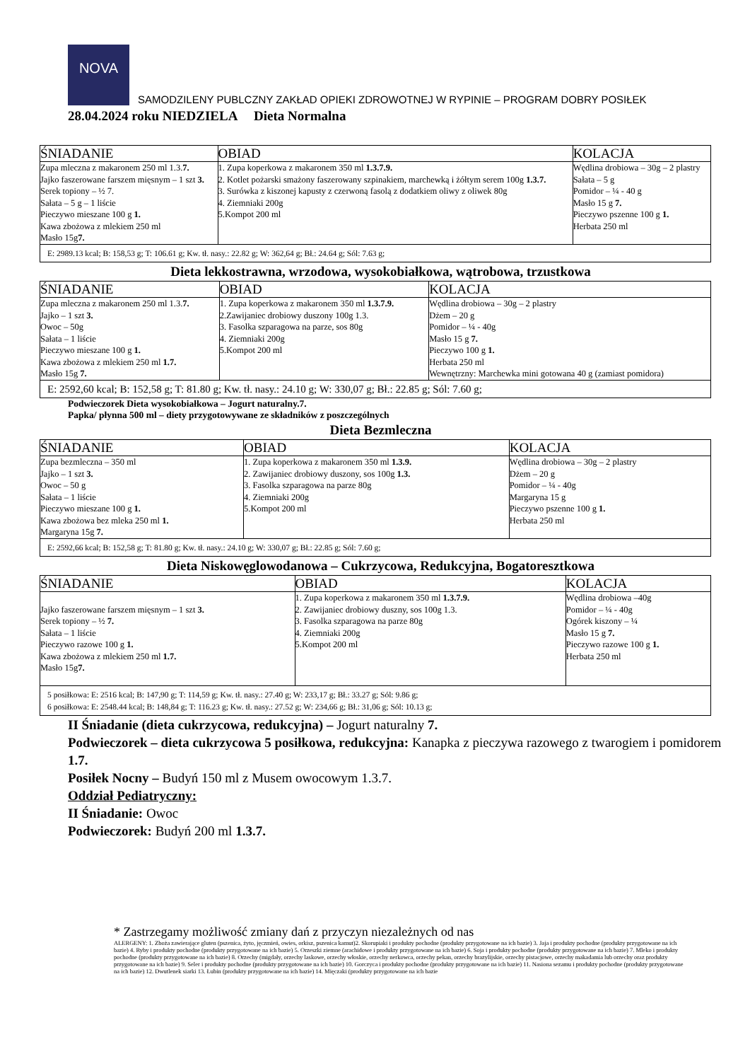NOVA
SAMODZILENY PUBLCZNY ZAKŁAD OPIEKI ZDROWOTNEJ W RYPINIE – PROGRAM DOBRY POSIŁEK
28.04.2024 roku NIEDZIELA Dieta Normalna
| ŚNIADANIE | OBIAD | KOLACJA |
| Zupa mleczna z makaronem 250 ml 1.3. 7. Jajko faszerowane farszem mięsnym – 1 szt 3. Serek topiony – ½ 7. Sałata – 5 g – 1 liście Pieczywo mieszane 100 g 1. Kawa zbożowa z mlekiem 250 ml Masło 15g 7. | 1. Zupa koperkowa z makaronem 350 ml 1.3.7.9. 2. Kotlet pożarski smażony faszerowany szpinakiem, marchewką i żółtym serem 100g 1.3.7. 3. Surówka z kiszonej kapusty z czerwoną fasolą z dodatkiem oliwy z oliwek 80g 4. Ziemniaki 200g 5.Kompot 200 ml | Wędlina drobiowa – 30g – 2 plastry Sałata – 5 g Pomidor – ¼ - 40 g Masło 15 g 7. Pieczywo pszenne 100 g 1. Herbata 250 ml |
| E: 2989.13 kcal; B: 158,53 g; T: 106.61 g; Kw. tł. nasy.: 22.82 g; W: 362,64 g; Bł.: 24.64 g; Sól: 7.63 g; | | |
Dieta lekkostrawna, wrzodowa, wysokobiałkowa, wątrobowa, trzustkowa
| ŚNIADANIE | OBIAD | KOLACJA |
| Zupa mleczna z makaronem 250 ml 1.3. 7. Jajko – 1 szt 3. Owoc – 50g Sałata – 1 liście Pieczywo mieszane 100 g 1. Kawa zbożowa z mlekiem 250 ml 1.7. Masło 15g 7. | 1. Zupa koperkowa z makaronem 350 ml 1.3.7.9. 2.Zawijaniec drobiowy duszony 100g 1.3. 3. Fasolka szparagowa na parze, sos 80g 4. Ziemniaki 200g 5.Kompot 200 ml | Wędlina drobiowa – 30g – 2 plastry Dżem – 20 g Pomidor – ¼ - 40g Masło 15 g 7. Pieczywo 100 g 1. Herbata 250 ml Wewnętrzny: Marchewka mini gotowana 40 g (zamiast pomidora) |
| E: 2592,60 kcal; B: 152,58 g; T: 81.80 g; Kw. tł. nasy.: 24.10 g; W: 330,07 g; Bł.: 22.85 g; Sól: 7.60 g; | | |
Podwieczorek Dieta wysokobiałkowa – Jogurt naturalny.7.
Papka/ płynna 500 ml – diety przygotowywane ze składników z poszczególnych
Dieta Bezmleczna
| ŚNIADANIE | OBIAD | KOLACJA |
| Zupa bezmleczna – 350 ml Jajko – 1 szt 3. Owoc – 50 g Sałata – 1 liście Pieczywo mieszane 100 g 1. Kawa zbożowa bez mleka 250 ml 1. Margaryna 15g 7. | 1. Zupa koperkowa z makaronem 350 ml 1.3.9. 2. Zawijaniec drobiowy duszony, sos 100g 1.3. 3. Fasolka szparagowa na parze 80g 4. Ziemniaki 200g 5.Kompot 200 ml | Wędlina drobiowa – 30g – 2 plastry Dżem – 20 g Pomidor – ¼ - 40g Margaryna 15 g Pieczywo pszenne 100 g 1. Herbata 250 ml |
| E: 2592,66 kcal; B: 152,58 g; T: 81.80 g; Kw. tł. nasy.: 24.10 g; W: 330,07 g; Bł.: 22.85 g; Sól: 7.60 g; | | |
Dieta Niskowęglowodanowa – Cukrzycowa, Redukcyjna, Bogatoresztkowa
| ŚNIADANIE | OBIAD | KOLACJA |
| Jajko faszerowane farszem mięsnym – 1 szt 3. Serek topiony – ½ 7. Sałata – 1 liście Pieczywo razowe 100 g 1. Kawa zbożowa z mlekiem 250 ml 1.7. Masło 15g 7. | 1. Zupa koperkowa z makaronem 350 ml 1.3.7.9. 2. Zawijaniec drobiowy duszny, sos 100g 1.3. 3. Fasolka szparagowa na parze 80g 4. Ziemniaki 200g 5.Kompot 200 ml | Wędlina drobiowa –40g Pomidor – ¼ - 40g Ogórek kiszony – ¼ Masło 15 g 7. Pieczywo razowe 100 g 1. Herbata 250 ml |
| 5 posiłkowa: E: 2516 kcal; B: 147,90 g; T: 114,59 g; Kw. tł. nasy.: 27.40 g; W: 233,17 g; Bł.: 33.27 g; Sól: 9.86 g; 6 posiłkowa: E: 2548.44 kcal; B: 148,84 g; T: 116.23 g; Kw. tł. nasy.: 27.52 g; W: 234,66 g; Bł.: 31,06 g; Sól: 10.13 g; | | |
II Śniadanie (dieta cukrzycowa, redukcyjna) – Jogurt naturalny 7.
Podwieczorek – dieta cukrzycowa 5 posiłkowa, redukcyjna: Kanapka z pieczywa razowego z twarogiem i pomidorem 1.7.
Posiłek Nocny – Budyń 150 ml z Musem owocowym 1.3.7.
Oddział Pediatryczny:
II Śniadanie: Owoc
Podwieczorek: Budyń 200 ml 1.3.7.
* Zastrzegamy możliwość zmiany dań z przyczyn niezależnych od nas
ALERGENY: 1. Zboża zawierające gluten (pszenica, żyto, jęczmień, owies, orkisz, pszenica kamut)2. Skorupiaki i produkty pochodne (produkty przygotowane na ich bazie) 3. Jaja i produkty pochodne (produkty przygotowane na ich bazie) 4. Ryby i produkty pochodne (produkty przygotowane na ich bazie) 5. Orzeszki ziemne (arachidowe i produkty przygotowane na ich bazie) 6. Soja i produkty pochodne (produkty przygotowane na ich bazie) 7. Mleko i produkty pochodne (produkty przygotowane na ich bazie) 8. Orzechy (migdały, orzechy laskowe, orzechy włoskie, orzechy nerkowca, orzechy pekan, orzechy brazylijskie, orzechy pistacjowe, orzechy makadamia lub orzechy oraz produkty przygotowane na ich bazie) 9. Seler i produkty pochodne (produkty przygotowane na ich bazie) 10. Gorczyca i produkty pochodne (produkty przygotowane na ich bazie) 11. Nasiona sezamu i produkty pochodne (produkty przygotowane na ich bazie) 12. Dwutlenek siarki 13. Łubin (produkty przygotowane na ich bazie) 14. Mięczaki (produkty przygotowane na ich bazie